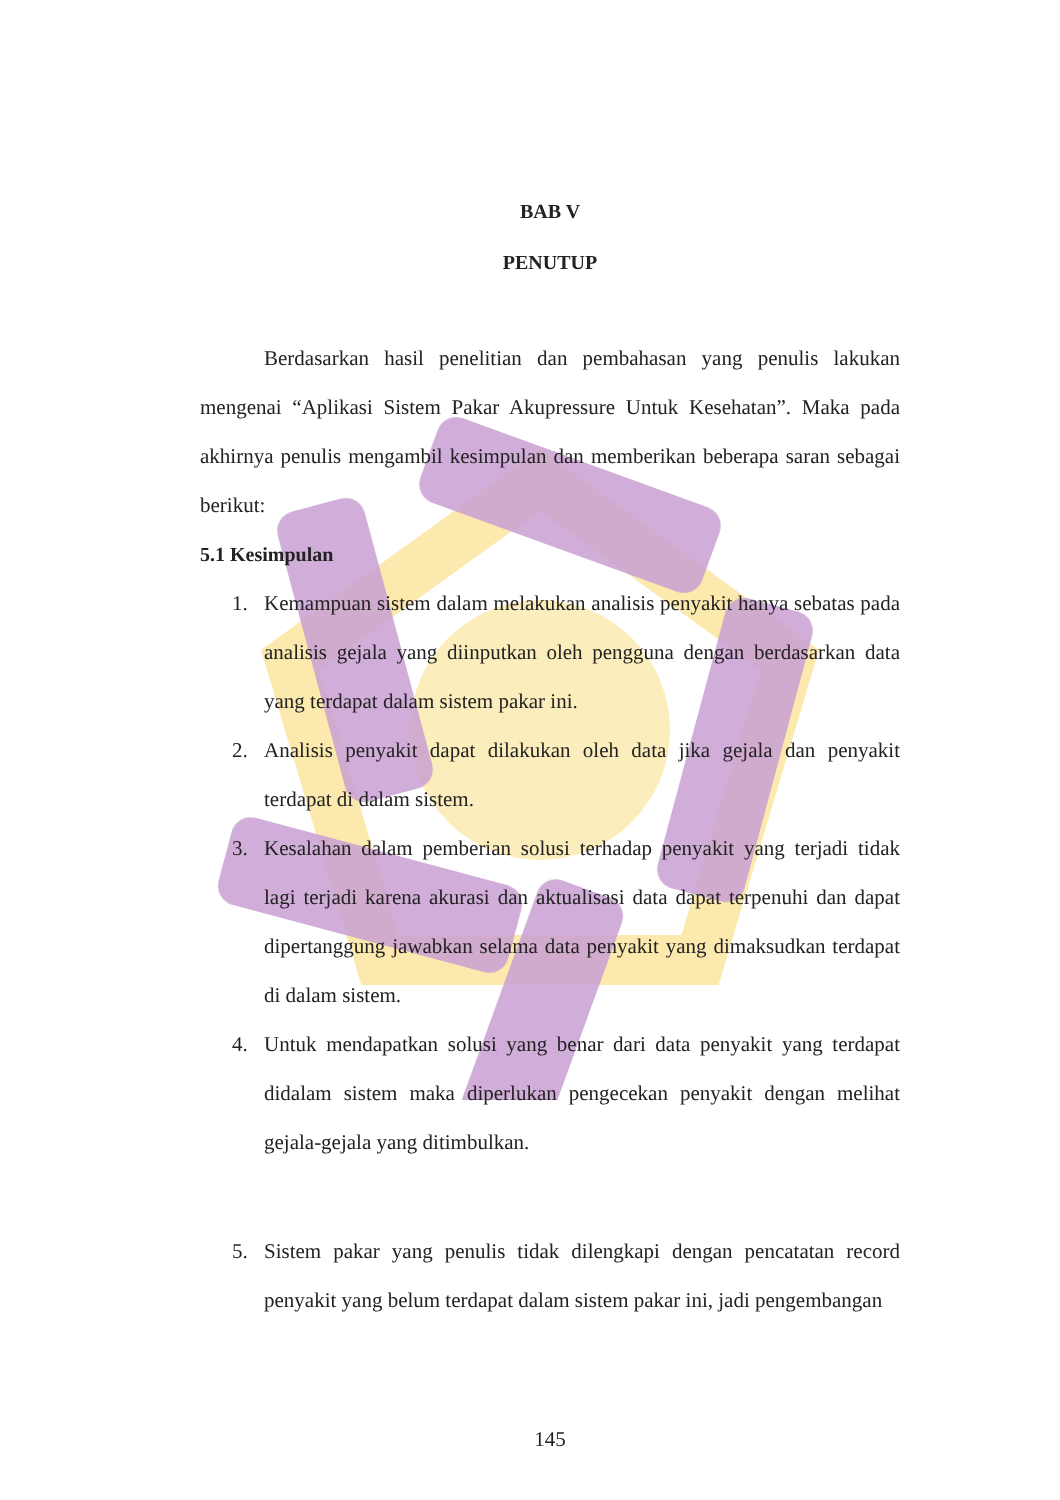BAB V
PENUTUP
Berdasarkan hasil penelitian dan pembahasan yang penulis lakukan mengenai “Aplikasi Sistem Pakar Akupressure Untuk Kesehatan”. Maka pada akhirnya penulis mengambil kesimpulan dan memberikan beberapa saran sebagai berikut:
5.1 Kesimpulan
1. Kemampuan sistem dalam melakukan analisis penyakit hanya sebatas pada analisis gejala yang diinputkan oleh pengguna dengan berdasarkan data yang terdapat dalam sistem pakar ini.
2. Analisis penyakit dapat dilakukan oleh data jika gejala dan penyakit terdapat di dalam sistem.
3. Kesalahan dalam pemberian solusi terhadap penyakit yang terjadi tidak lagi terjadi karena akurasi dan aktualisasi data dapat terpenuhi dan dapat dipertanggung jawabkan selama data penyakit yang dimaksudkan terdapat di dalam sistem.
4. Untuk mendapatkan solusi yang benar dari data penyakit yang terdapat didalam sistem maka diperlukan pengecekan penyakit dengan melihat gejala-gejala yang ditimbulkan.
5. Sistem pakar yang penulis tidak dilengkapi dengan pencatatan record penyakit yang belum terdapat dalam sistem pakar ini, jadi pengembangan
145